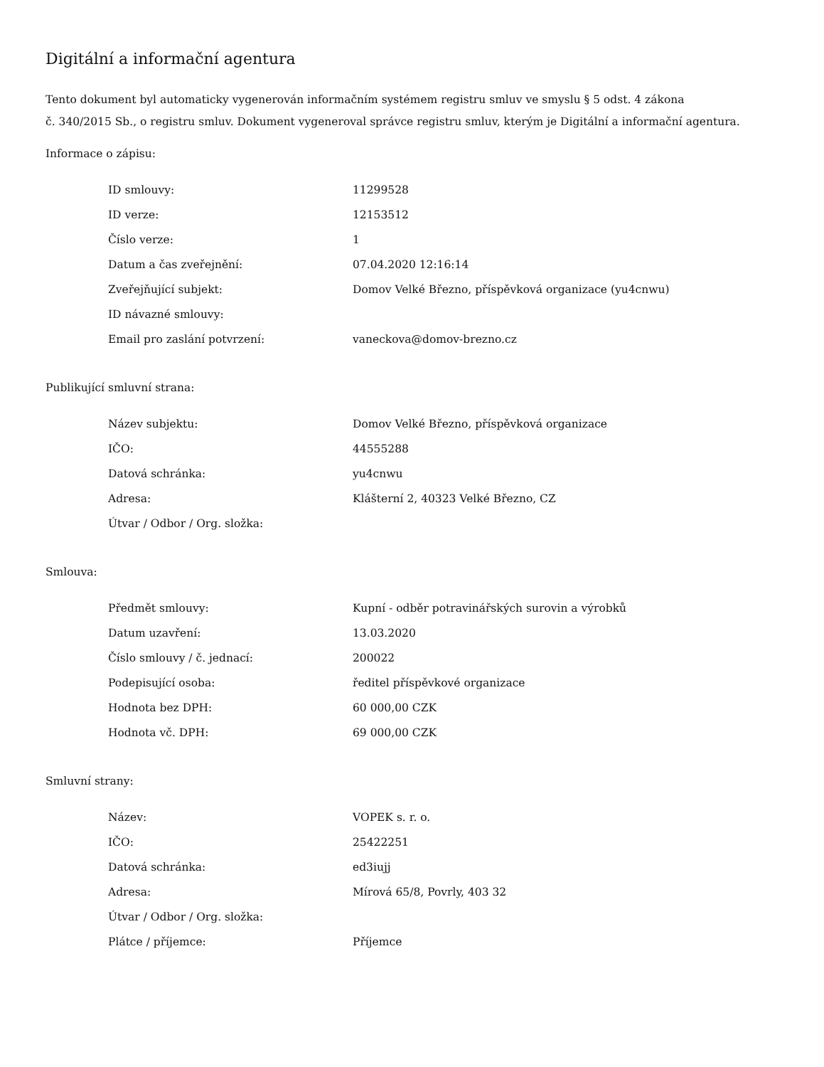Digitální a informační agentura
Tento dokument byl automaticky vygenerován informačním systémem registru smluv ve smyslu § 5 odst. 4 zákona
č. 340/2015 Sb., o registru smluv. Dokument vygeneroval správce registru smluv, kterým je Digitální a informační agentura.
Informace o zápisu:
| ID smlouvy: | 11299528 |
| ID verze: | 12153512 |
| Číslo verze: | 1 |
| Datum a čas zveřejnění: | 07.04.2020 12:16:14 |
| Zveřejňující subjekt: | Domov Velké Březno, příspěvková organizace (yu4cnwu) |
| ID návazné smlouvy: | |
| Email pro zaslání potvrzení: | vaneckova@domov-brezno.cz |
Publikující smluvní strana:
| Název subjektu: | Domov Velké Březno, příspěvková organizace |
| IČO: | 44555288 |
| Datová schránka: | yu4cnwu |
| Adresa: | Klášterní 2, 40323 Velké Březno, CZ |
| Útvar / Odbor / Org. složka: | |
Smlouva:
| Předmět smlouvy: | Kupní - odběr potravinářských surovin a výrobků |
| Datum uzavření: | 13.03.2020 |
| Číslo smlouvy / č. jednací: | 200022 |
| Podepisující osoba: | ředitel příspěvkové organizace |
| Hodnota bez DPH: | 60 000,00 CZK |
| Hodnota vč. DPH: | 69 000,00 CZK |
Smluvní strany:
| Název: | VOPEK s. r. o. |
| IČO: | 25422251 |
| Datová schránka: | ed3iujj |
| Adresa: | Mírová 65/8, Povrly, 403 32 |
| Útvar / Odbor / Org. složka: | |
| Plátce / příjemce: | Příjemce |